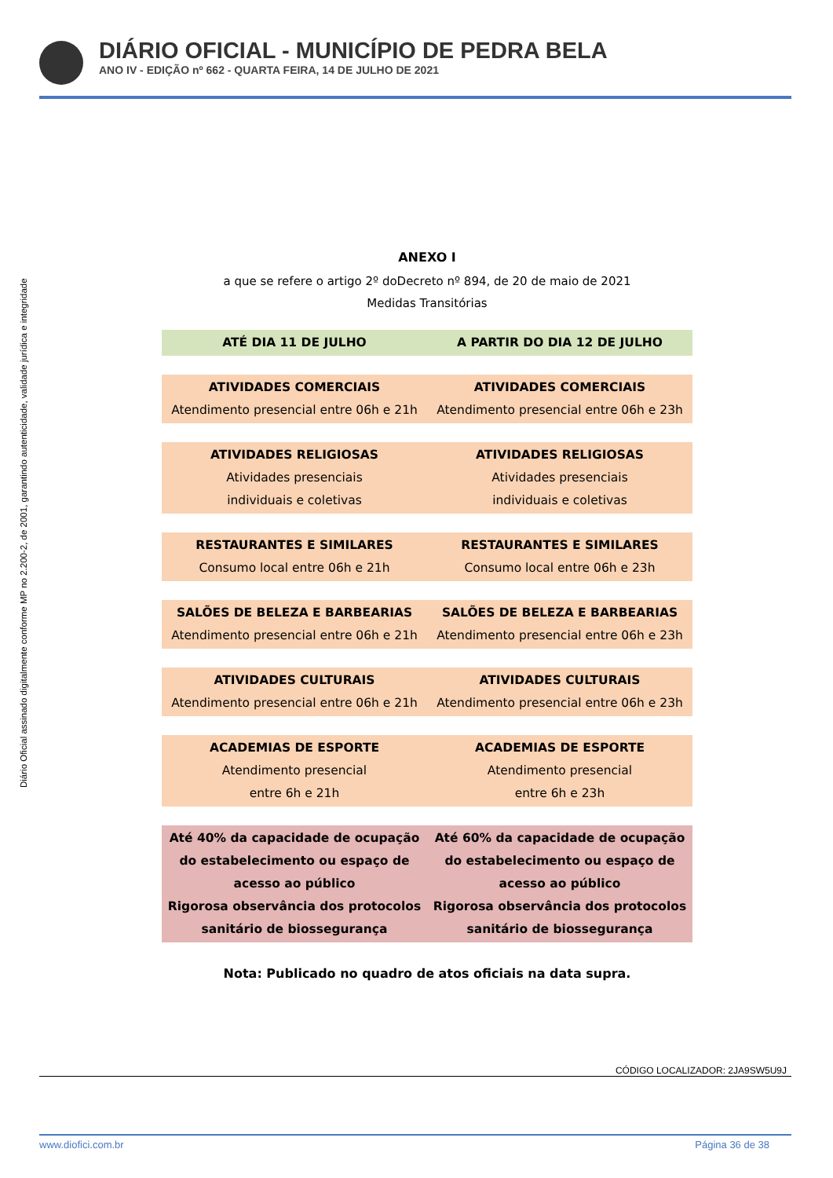DIÁRIO OFICIAL - MUNICÍPIO DE PEDRA BELA
ANO IV - EDIÇÃO nº 662 - QUARTA FEIRA, 14 DE JULHO DE 2021
Diário Oficial assinado digitalmente conforme MP no 2.200-2, de 2001, garantindo autenticidade, validade jurídica e integridade
ANEXO I
a que se refere o artigo 2º doDecreto nº 894, de 20 de maio de 2021
Medidas Transitórias
| ATÉ DIA 11 DE JULHO | A PARTIR DO DIA 12 DE JULHO |
| ATIVIDADES COMERCIAIS Atendimento presencial entre 06h e 21h | ATIVIDADES COMERCIAIS Atendimento presencial entre 06h e 23h |
| ATIVIDADES RELIGIOSAS Atividades presenciais individuais e coletivas | ATIVIDADES RELIGIOSAS Atividades presenciais individuais e coletivas |
| RESTAURANTES E SIMILARES Consumo local entre 06h e 21h | RESTAURANTES E SIMILARES Consumo local entre 06h e 23h |
| SALÕES DE BELEZA E BARBEARIAS Atendimento presencial entre 06h e 21h | SALÕES DE BELEZA E BARBEARIAS Atendimento presencial entre 06h e 23h |
| ATIVIDADES CULTURAIS Atendimento presencial entre 06h e 21h | ATIVIDADES CULTURAIS Atendimento presencial entre 06h e 23h |
| ACADEMIAS DE ESPORTE Atendimento presencial entre 6h e 21h | ACADEMIAS DE ESPORTE Atendimento presencial entre 6h e 23h |
| Até 40% da capacidade de ocupação do estabelecimento ou espaço de acesso ao público Rigorosa observância dos protocolos sanitário de biossegurança | Até 60% da capacidade de ocupação do estabelecimento ou espaço de acesso ao público Rigorosa observância dos protocolos sanitário de biossegurança |
Nota: Publicado no quadro de atos oficiais na data supra.
CÓDIGO LOCALIZADOR: 2JA9SW5U9J
www.diofici.com.br Página 36 de 38